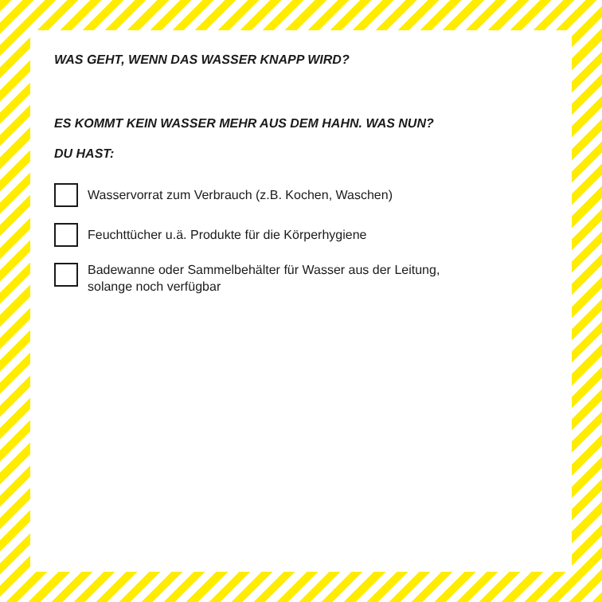WAS GEHT, WENN DAS WASSER KNAPP WIRD?
ES KOMMT KEIN WASSER MEHR AUS DEM HAHN. WAS NUN?
DU HAST:
Wasservorrat zum Verbrauch (z.B. Kochen, Waschen)
Feuchttücher u.ä. Produkte für die Körperhygiene
Badewanne oder Sammelbehälter für Wasser aus der Leitung,
solange noch verfügbar